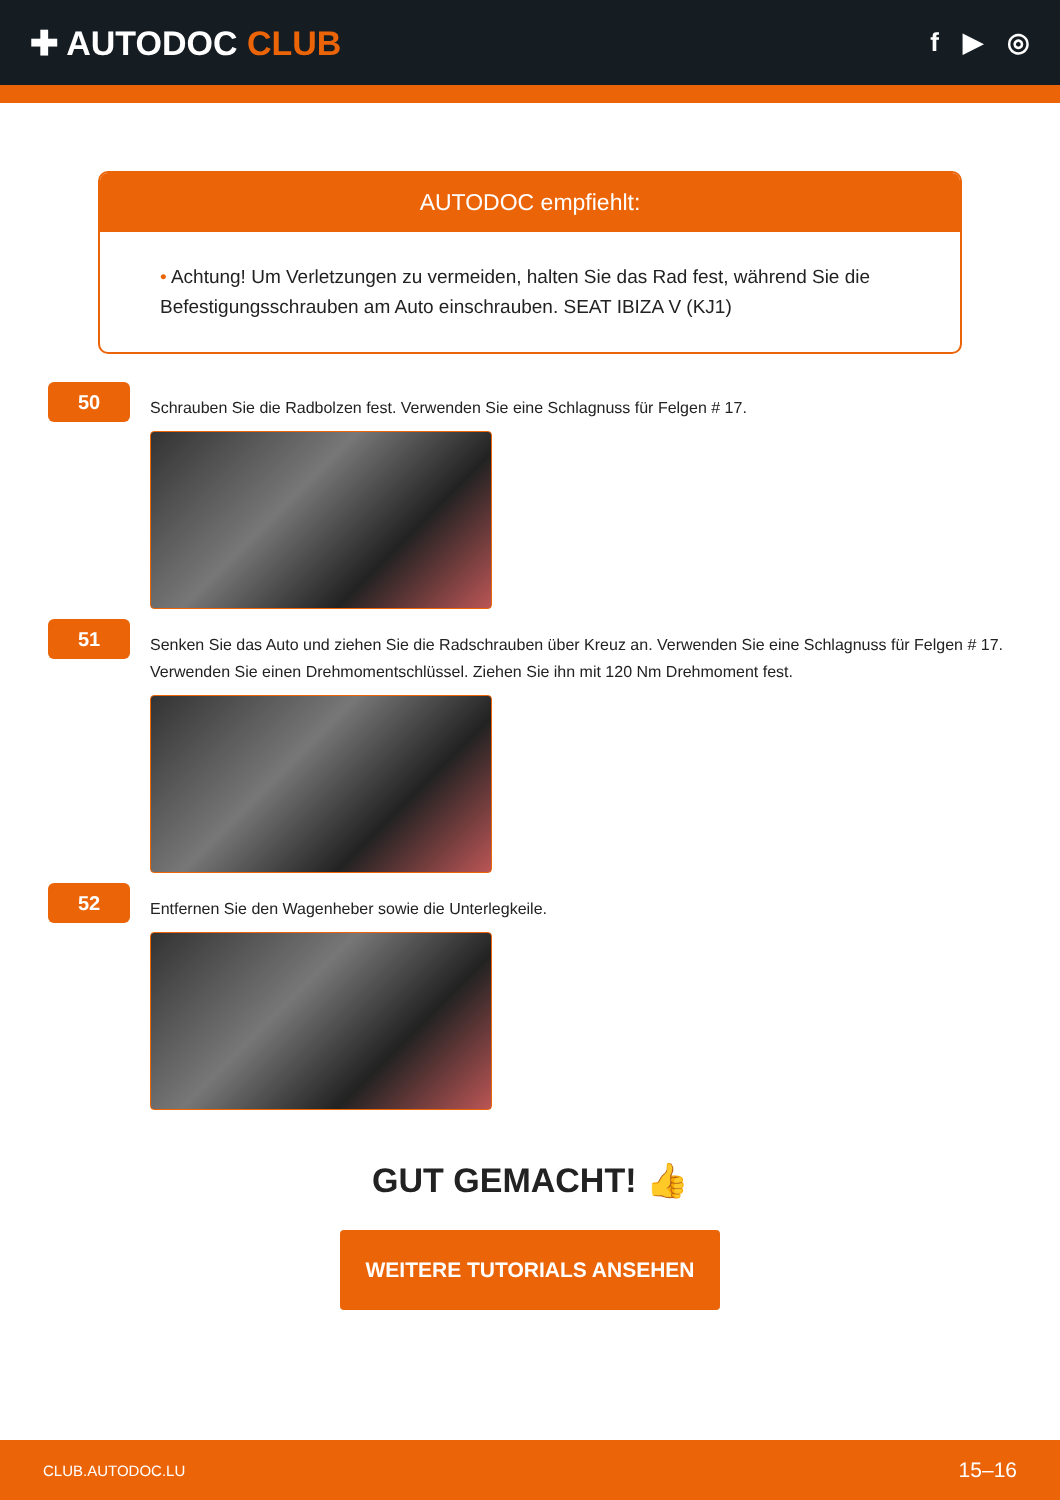✚ AUTODOC CLUB
f ▶ ◎
AUTODOC empfiehlt:
• Achtung! Um Verletzungen zu vermeiden, halten Sie das Rad fest, während Sie die Befestigungsschrauben am Auto einschrauben. SEAT IBIZA V (KJ1)
50
Schrauben Sie die Radbolzen fest. Verwenden Sie eine Schlagnuss für Felgen # 17.
51
Senken Sie das Auto und ziehen Sie die Radschrauben über Kreuz an. Verwenden Sie eine Schlagnuss für Felgen # 17. Verwenden Sie einen Drehmomentschlüssel. Ziehen Sie ihn mit 120 Nm Drehmoment fest.
52
Entfernen Sie den Wagenheber sowie die Unterlegkeile.
GUT GEMACHT! 👍
WEITERE TUTORIALS ANSEHEN
CLUB.AUTODOC.LU 15–16